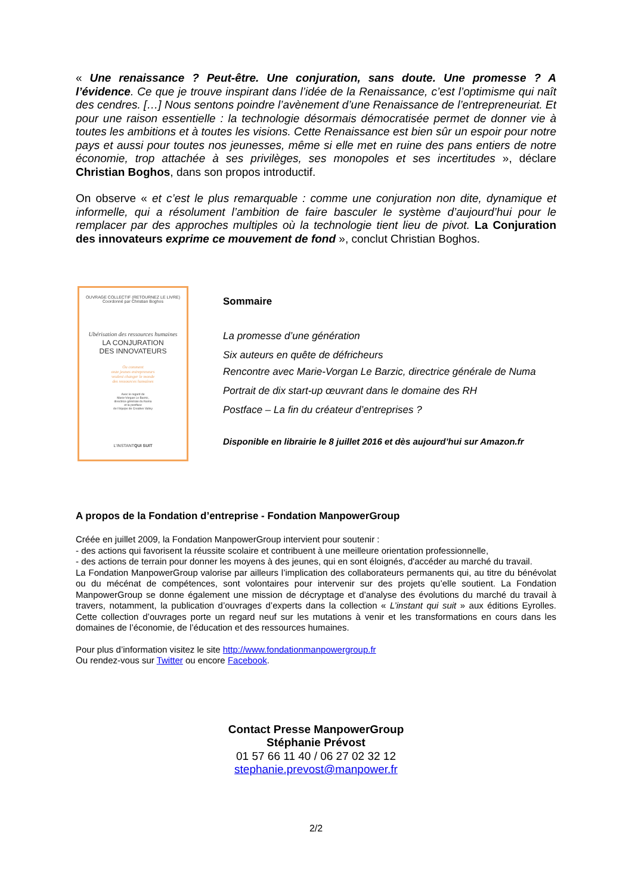« Une renaissance ? Peut-être. Une conjuration, sans doute. Une promesse ? A l’évidence. Ce que je trouve inspirant dans l’idée de la Renaissance, c’est l’optimisme qui naît des cendres. […] Nous sentons poindre l’avènement d’une Renaissance de l’entrepreneuriat. Et pour une raison essentielle : la technologie désormais démocratisée permet de donner vie à toutes les ambitions et à toutes les visions. Cette Renaissance est bien sûr un espoir pour notre pays et aussi pour toutes nos jeunesses, même si elle met en ruine des pans entiers de notre économie, trop attachée à ses privilèges, ses monopoles et ses incertitudes », déclare Christian Boghos, dans son propos introductif.
On observe « et c’est le plus remarquable : comme une conjuration non dite, dynamique et informelle, qui a résolument l’ambition de faire basculer le système d’aujourd’hui pour le remplacer par des approches multiples où la technologie tient lieu de pivot. La Conjuration des innovateurs exprime ce mouvement de fond », conclut Christian Boghos.
OUVRAGE COLLECTIF (RETOURNEZ LE LIVRE)
Coordonné par Christian Boghos
Ubérisation des ressources humaines
LA CONJURATION
DES INNOVATEURS
Ou comment
onze jeunes entrepreneurs
veulent changer le monde
des ressources humaines
Avec le regard de
Marie-Vorgan Le Barzic,
directrice générale du Numa
et la postface
de l’équipe de Creative Valley
L’INSTANTQUI SUIT
Sommaire
La promesse d’une génération
Six auteurs en quête de défricheurs
Rencontre avec Marie-Vorgan Le Barzic, directrice générale de Numa
Portrait de dix start-up œuvrant dans le domaine des RH
Postface – La fin du créateur d’entreprises ?
Disponible en librairie le 8 juillet 2016 et dès aujourd’hui sur Amazon.fr
A propos de la Fondation d’entreprise - Fondation ManpowerGroup
Créée en juillet 2009, la Fondation ManpowerGroup intervient pour soutenir :
- des actions qui favorisent la réussite scolaire et contribuent à une meilleure orientation professionnelle,
- des actions de terrain pour donner les moyens à des jeunes, qui en sont éloignés, d'accéder au marché du travail.
La Fondation ManpowerGroup valorise par ailleurs l’implication des collaborateurs permanents qui, au titre du bénévolat ou du mécénat de compétences, sont volontaires pour intervenir sur des projets qu’elle soutient. La Fondation ManpowerGroup se donne également une mission de décryptage et d’analyse des évolutions du marché du travail à travers, notamment, la publication d’ouvrages d’experts dans la collection « L’instant qui suit » aux éditions Eyrolles. Cette collection d’ouvrages porte un regard neuf sur les mutations à venir et les transformations en cours dans les domaines de l’économie, de l’éducation et des ressources humaines.
Pour plus d’information visitez le site http://www.fondationmanpowergroup.fr
Ou rendez-vous sur Twitter ou encore Facebook.
Contact Presse ManpowerGroup
Stéphanie Prévost
01 57 66 11 40 / 06 27 02 32 12
stephanie.prevost@manpower.fr
2/2